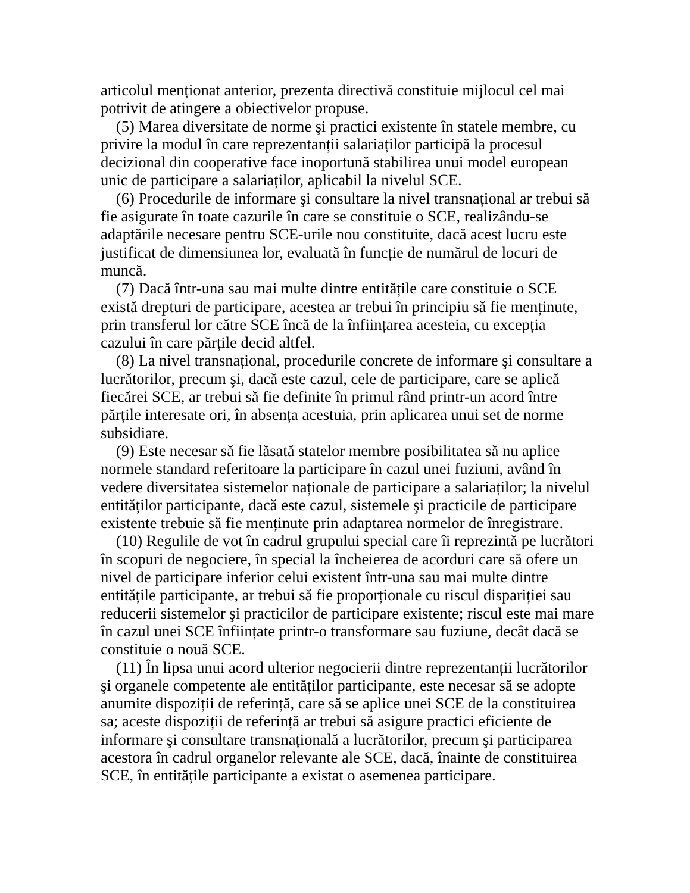articolul menționat anterior, prezenta directivă constituie mijlocul cel mai potrivit de atingere a obiectivelor propuse.
(5) Marea diversitate de norme şi practici existente în statele membre, cu privire la modul în care reprezentanții salariaților participă la procesul decizional din cooperative face inoportună stabilirea unui model european unic de participare a salariaților, aplicabil la nivelul SCE.
(6) Procedurile de informare şi consultare la nivel transnațional ar trebui să fie asigurate în toate cazurile în care se constituie o SCE, realizându-se adaptările necesare pentru SCE-urile nou constituite, dacă acest lucru este justificat de dimensiunea lor, evaluată în funcție de numărul de locuri de muncă.
(7) Dacă într-una sau mai multe dintre entitățile care constituie o SCE există drepturi de participare, acestea ar trebui în principiu să fie menținute, prin transferul lor către SCE încă de la înființarea acesteia, cu excepția cazului în care părțile decid altfel.
(8) La nivel transnațional, procedurile concrete de informare şi consultare a lucrătorilor, precum şi, dacă este cazul, cele de participare, care se aplică fiecărei SCE, ar trebui să fie definite în primul rând printr-un acord între părțile interesate ori, în absența acestuia, prin aplicarea unui set de norme subsidiare.
(9) Este necesar să fie lăsată statelor membre posibilitatea să nu aplice normele standard referitoare la participare în cazul unei fuziuni, având în vedere diversitatea sistemelor naționale de participare a salariaților; la nivelul entităților participante, dacă este cazul, sistemele şi practicile de participare existente trebuie să fie menținute prin adaptarea normelor de înregistrare.
(10) Regulile de vot în cadrul grupului special care îi reprezintă pe lucrători în scopuri de negociere, în special la încheierea de acorduri care să ofere un nivel de participare inferior celui existent într-una sau mai multe dintre entitățile participante, ar trebui să fie proporționale cu riscul dispariției sau reducerii sistemelor şi practicilor de participare existente; riscul este mai mare în cazul unei SCE înființate printr-o transformare sau fuziune, decât dacă se constituie o nouă SCE.
(11) În lipsa unui acord ulterior negocierii dintre reprezentanții lucrătorilor şi organele competente ale entităților participante, este necesar să se adopte anumite dispoziții de referință, care să se aplice unei SCE de la constituirea sa; aceste dispoziții de referință ar trebui să asigure practici eficiente de informare şi consultare transnațională a lucrătorilor, precum şi participarea acestora în cadrul organelor relevante ale SCE, dacă, înainte de constituirea SCE, în entitățile participante a existat o asemenea participare.